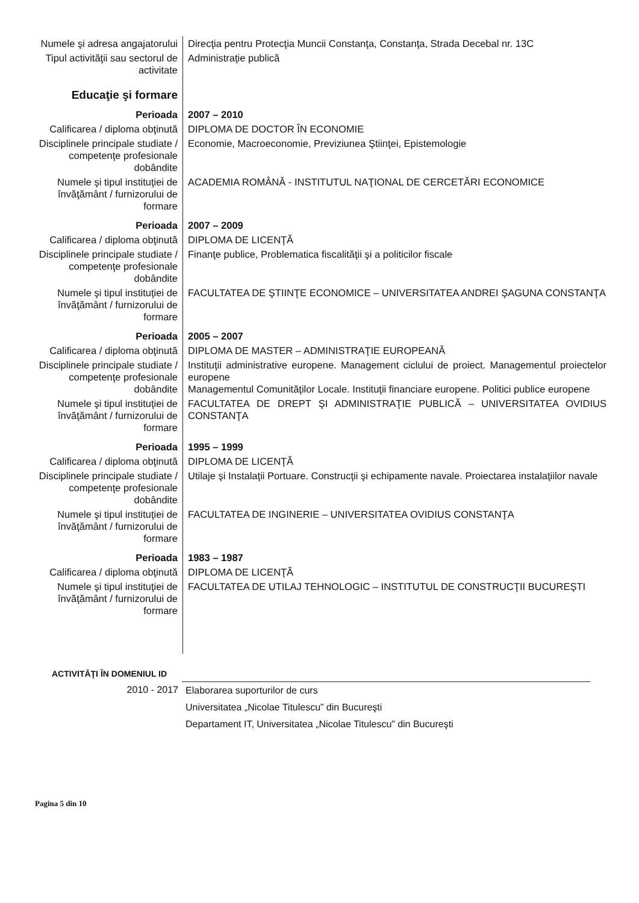| Numele şi adresa angajatorului | Direcţia pentru Protecţia Muncii Constanţa, Constanţa, Strada Decebal nr. 13C |
| Tipul activităţii sau sectorul de activitate | Administraţie publică |
| Educaţie şi formare | |
| Perioada | 2007 – 2010 |
| Calificarea / diploma obţinută | DIPLOMA DE DOCTOR ÎN ECONOMIE |
| Disciplinele principale studiate / competenţe profesionale dobândite | Economie, Macroeconomie, Previziunea Ştiinţei, Epistemologie |
| Numele şi tipul instituţiei de învăţământ / furnizorului de formare | ACADEMIA ROMÂNĂ - INSTITUTUL NAŢIONAL DE CERCETĂRI ECONOMICE |
| Perioada | 2007 – 2009 |
| Calificarea / diploma obţinută | DIPLOMA DE LICENŢĂ |
| Disciplinele principale studiate / competenţe profesionale dobândite | Finanţe publice, Problematica fiscalităţii şi a politicilor fiscale |
| Numele şi tipul instituţiei de învăţământ / furnizorului de formare | FACULTATEA DE ŞTIINŢE ECONOMICE – UNIVERSITATEA ANDREI ŞAGUNA CONSTANŢA |
| Perioada | 2005 – 2007 |
| Calificarea / diploma obţinută | DIPLOMA DE MASTER – ADMINISTRAŢIE EUROPEANĂ |
| Disciplinele principale studiate / competenţe profesionale dobândite | Instituţii administrative europene. Management ciclului de proiect. Managementul proiectelor europene Managementul Comunităţilor Locale. Instituţii financiare europene. Politici publice europene |
| Numele şi tipul instituţiei de învăţământ / furnizorului de formare | FACULTATEA DE DREPT ŞI ADMINISTRAŢIE PUBLICĂ – UNIVERSITATEA OVIDIUS CONSTANŢA |
| Perioada | 1995 – 1999 |
| Calificarea / diploma obţinută | DIPLOMA DE LICENŢĂ |
| Disciplinele principale studiate / competenţe profesionale dobândite | Utilaje şi Instalaţii Portuare. Construcţii şi echipamente navale. Proiectarea instalaţiilor navale |
| Numele şi tipul instituţiei de învăţământ / furnizorului de formare | FACULTATEA DE INGINERIE – UNIVERSITATEA OVIDIUS CONSTANŢA |
| Perioada | 1983 – 1987 |
| Calificarea / diploma obţinută | DIPLOMA DE LICENŢĂ |
| Numele şi tipul instituţiei de învăţământ / furnizorului de formare | FACULTATEA DE UTILAJ TEHNOLOGIC – INSTITUTUL DE CONSTRUCŢII BUCUREŞTI |
| ACTIVITĂŢI ÎN DOMENIUL ID | |
| 2010 - 2017 | Elaborarea suporturilor de curs |
| | Universitatea „Nicolae Titulescu” din Bucureşti |
| | Departament IT, Universitatea „Nicolae Titulescu” din Bucureşti |
Pagina 5 din 10